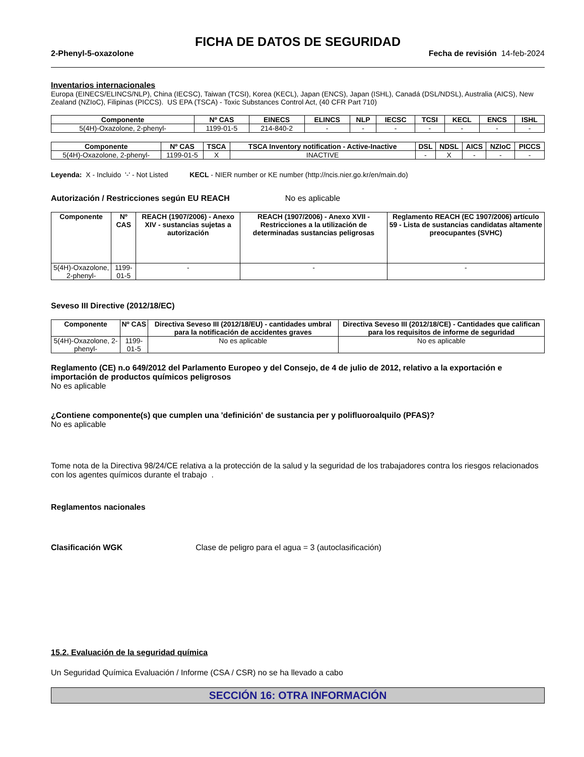FICHA DE DATOS DE SEGURIDAD
2-Phenyl-5-oxazolone Fecha de revisión 14-feb-2024
Inventarios internacionales
Europa (EINECS/ELINCS/NLP), China (IECSC), Taiwan (TCSI), Korea (KECL), Japan (ENCS), Japan (ISHL), Canadá (DSL/NDSL), Australia (AICS), New Zealand (NZIoC), Filipinas (PICCS). US EPA (TSCA) - Toxic Substances Control Act, (40 CFR Part 710)
| Componente | Nº CAS | EINECS | ELINCS | NLP | IECSC | TCSI | KECL | ENCS | ISHL |
| --- | --- | --- | --- | --- | --- | --- | --- | --- | --- |
| 5(4H)-Oxazolone, 2-phenyl- | 1199-01-5 | 214-840-2 | - | - | - | - | - | - | - |
| Componente | Nº CAS | TSCA | TSCA Inventory notification - Active-Inactive | DSL | NDSL | AICS | NZIoC | PICCS |
| --- | --- | --- | --- | --- | --- | --- | --- | --- |
| 5(4H)-Oxazolone, 2-phenyl- | 1199-01-5 | X | INACTIVE | - | X | - | - | - |
Leyenda: X - Incluido '-' - Not Listed KECL - NIER number or KE number (http://ncis.nier.go.kr/en/main.do)
Autorización / Restricciones según EU REACH No es aplicable
| Componente | Nº CAS | REACH (1907/2006) - Anexo XIV - sustancias sujetas a autorización | REACH (1907/2006) - Anexo XVII - Restricciones a la utilización de determinadas sustancias peligrosas | Reglamento REACH (EC 1907/2006) artículo 59 - Lista de sustancias candidatas altamente preocupantes (SVHC) |
| --- | --- | --- | --- | --- |
| 5(4H)-Oxazolone, 2-phenyl- | 1199-01-5 | - | - | - |
Seveso III Directive (2012/18/EC)
| Componente | Nº CAS | Directiva Seveso III (2012/18/EU) - cantidades umbral para la notificación de accidentes graves | Directiva Seveso III (2012/18/CE) - Cantidades que califican para los requisitos de informe de seguridad |
| --- | --- | --- | --- |
| 5(4H)-Oxazolone, 2-phenyl- | 1199-01-5 | No es aplicable | No es aplicable |
Reglamento (CE) n.o 649/2012 del Parlamento Europeo y del Consejo, de 4 de julio de 2012, relativo a la exportación e importación de productos químicos peligrosos
No es aplicable
¿Contiene componente(s) que cumplen una 'definición' de sustancia per y polifluoroalquilo (PFAS)?
No es aplicable
Tome nota de la Directiva 98/24/CE relativa a la protección de la salud y la seguridad de los trabajadores contra los riesgos relacionados con los agentes químicos durante el trabajo .
Reglamentos nacionales
Clasificación WGK Clase de peligro para el agua = 3 (autoclasificación)
15.2. Evaluación de la seguridad química
Un Seguridad Química Evaluación / Informe (CSA / CSR) no se ha llevado a cabo
SECCIÓN 16: OTRA INFORMACIÓN